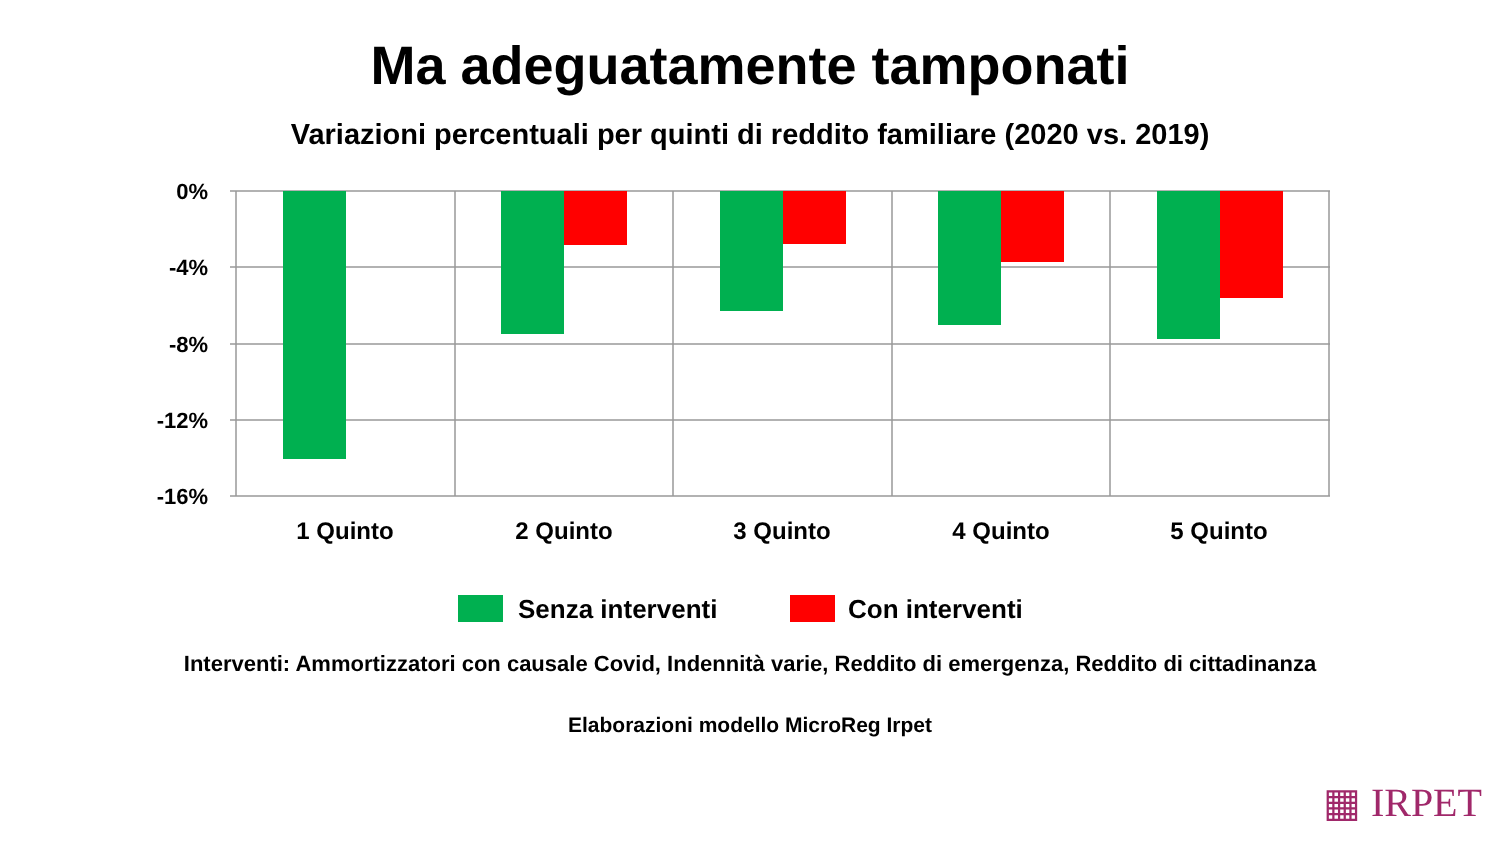Ma adeguatamente tamponati
Variazioni percentuali per quinti di reddito familiare (2020 vs. 2019)
0%
-4%
-8%
-12%
-16%
1 Quinto
2 Quinto
3 Quinto
4 Quinto
5 Quinto
Senza interventi
Con interventi
Interventi: Ammortizzatori con causale Covid, Indennità varie, Reddito di emergenza, Reddito di cittadinanza
Elaborazioni modello MicroReg Irpet
▦ IRPET